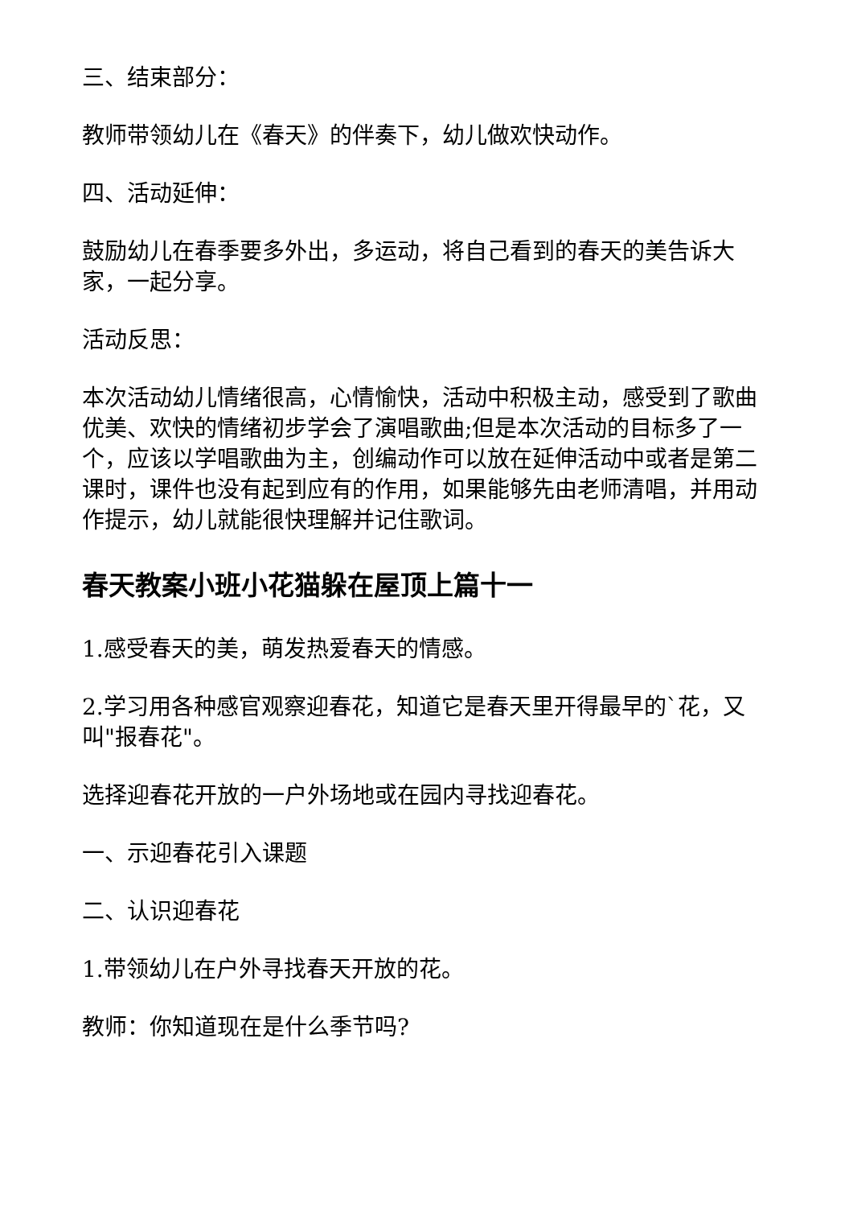三、结束部分：
教师带领幼儿在《春天》的伴奏下，幼儿做欢快动作。
四、活动延伸：
鼓励幼儿在春季要多外出，多运动，将自己看到的春天的美告诉大家，一起分享。
活动反思：
本次活动幼儿情绪很高，心情愉快，活动中积极主动，感受到了歌曲优美、欢快的情绪初步学会了演唱歌曲;但是本次活动的目标多了一个，应该以学唱歌曲为主，创编动作可以放在延伸活动中或者是第二课时，课件也没有起到应有的作用，如果能够先由老师清唱，并用动作提示，幼儿就能很快理解并记住歌词。
春天教案小班小花猫躲在屋顶上篇十一
1.感受春天的美，萌发热爱春天的情感。
2.学习用各种感官观察迎春花，知道它是春天里开得最早的`花，又叫"报春花"。
选择迎春花开放的一户外场地或在园内寻找迎春花。
一、示迎春花引入课题
二、认识迎春花
1.带领幼儿在户外寻找春天开放的花。
教师：你知道现在是什么季节吗?